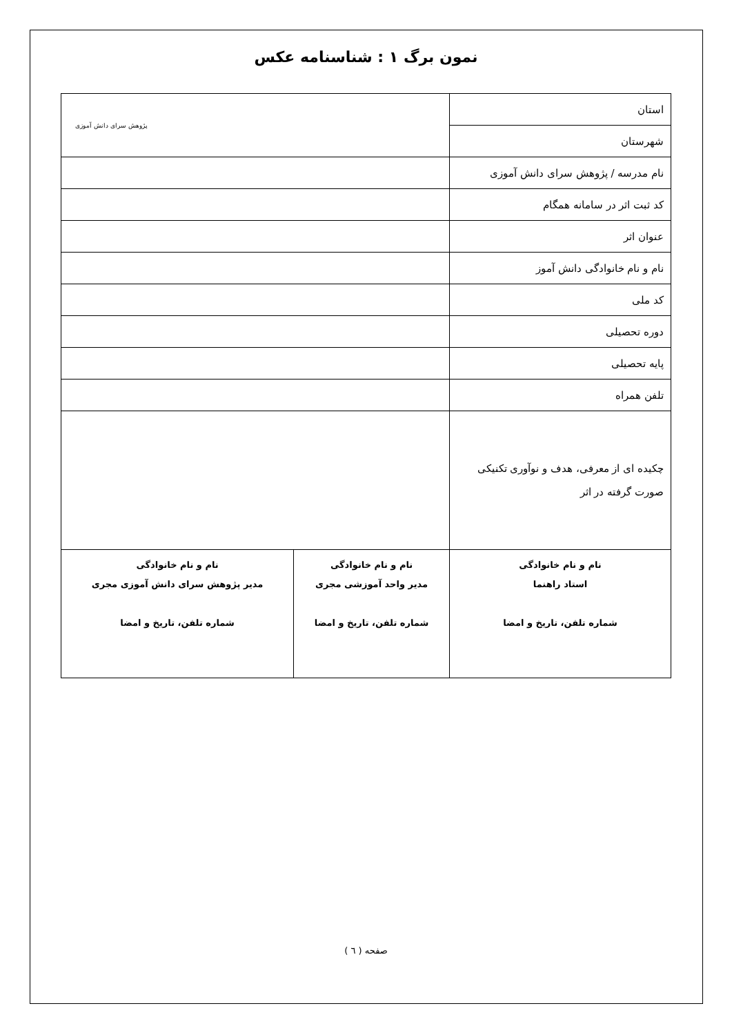نمون برگ ۱ : شناسنامه عکس
| استان | پژوهش سرای دانش آموزی | |
| شهرستان | | |
| نام مدرسه / پژوهش سرای دانش آموزی | | |
| کد ثبت اثر در سامانه همگام | | |
| عنوان اثر | | |
| نام و نام خانوادگی دانش آموز | | |
| کد ملی | | |
| دوره تحصیلی | | |
| پایه تحصیلی | | |
| تلفن همراه | | |
| چکیده ای از معرفی، هدف و نوآوری تکنیکی صورت گرفته در اثر | | |
| نام و نام خانوادگی استاد راهنما شماره تلفن، تاریخ و امضا | نام و نام خانوادگی مدیر واحد آموزشی مجری شماره تلفن، تاریخ و امضا | نام و نام خانوادگی مدیر پژوهش سرای دانش آموزی مجری شماره تلفن، تاریخ و امضا |
صفحه ( ٦ )